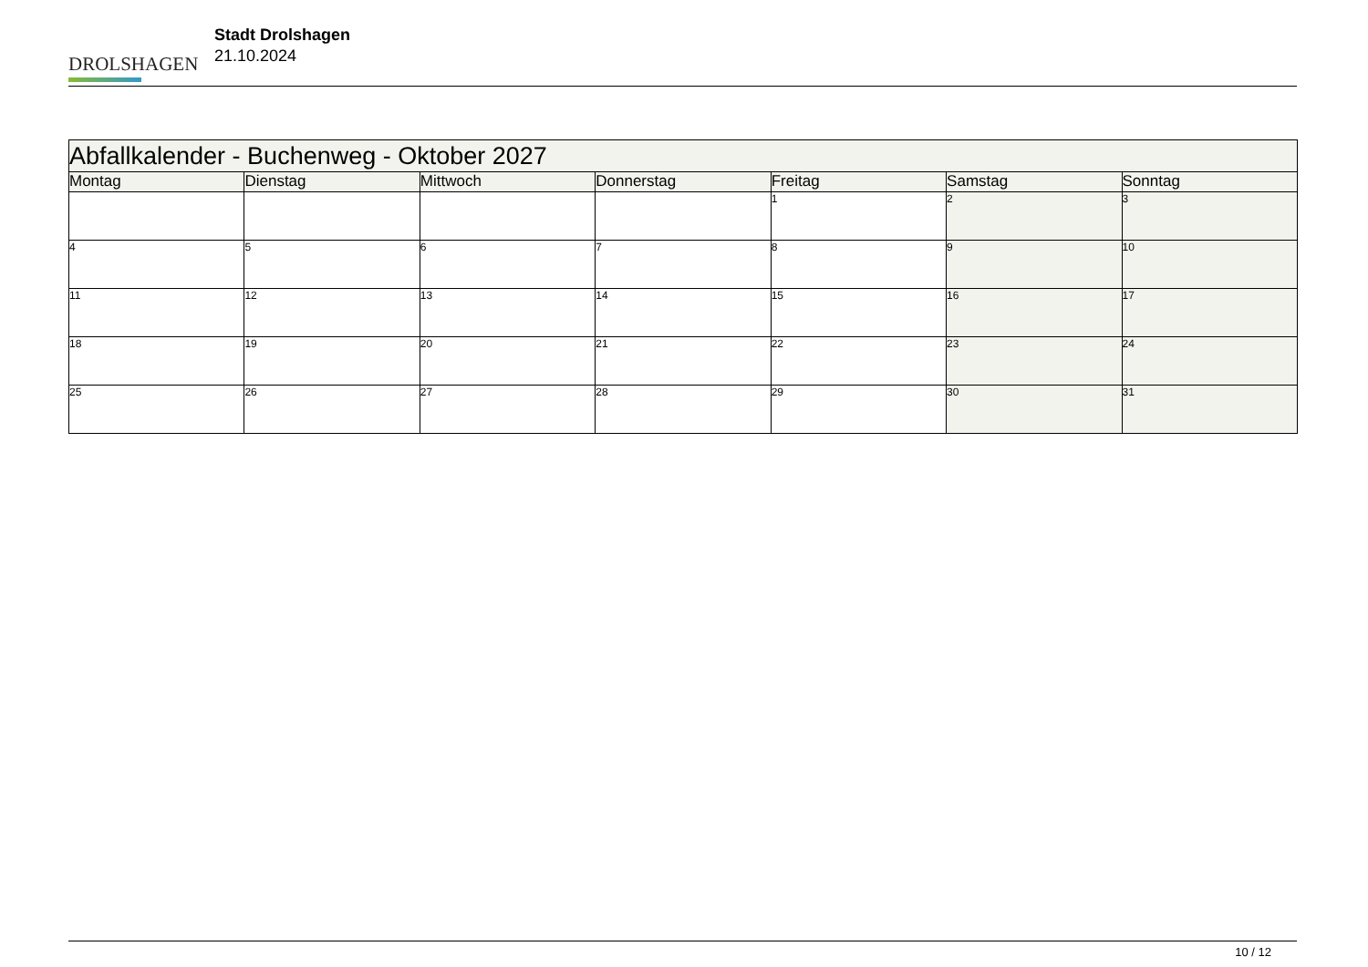DROLSHAGEN
Stadt Drolshagen
21.10.2024
| Abfallkalender - Buchenweg - Oktober 2027 | | | | | | |
| --- | --- | --- | --- | --- | --- | --- |
| Montag | Dienstag | Mittwoch | Donnerstag | Freitag | Samstag | Sonntag |
| | | | | 1 | 2 | 3 |
| 4 | 5 | 6 | 7 | 8 | 9 | 10 |
| 11 | 12 | 13 | 14 | 15 | 16 | 17 |
| 18 | 19 | 20 | 21 | 22 | 23 | 24 |
| 25 | 26 | 27 | 28 | 29 | 30 | 31 |
10 / 12